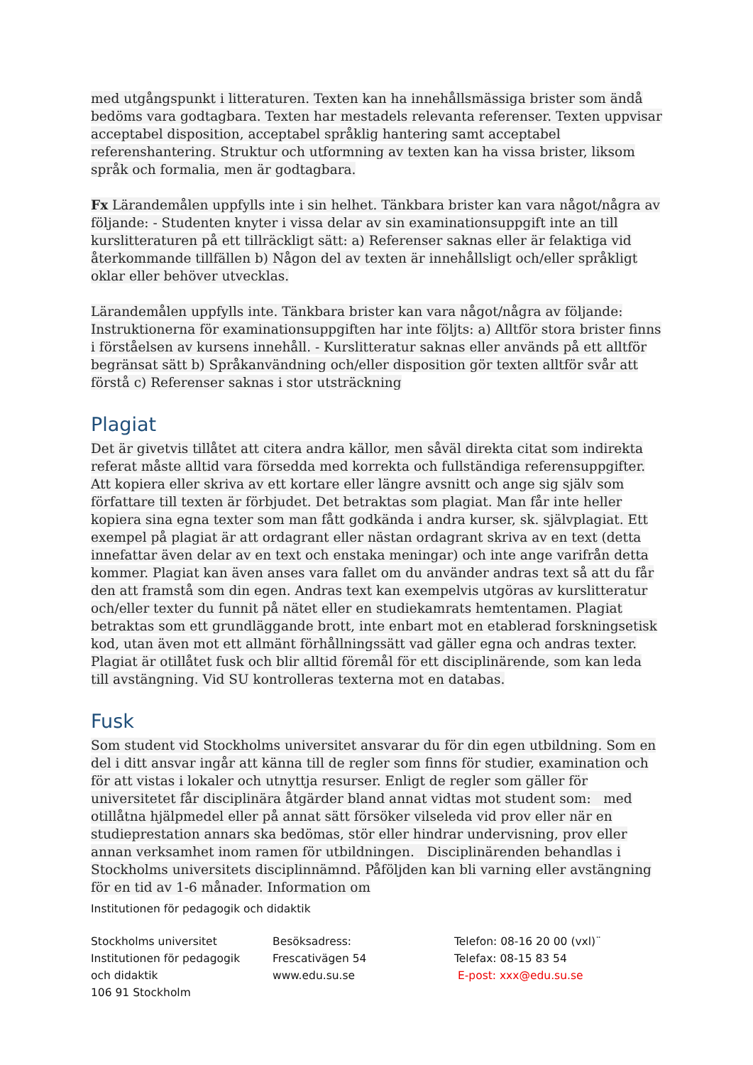med utgångspunkt i litteraturen. Texten kan ha innehållsmässiga brister som ändå bedöms vara godtagbara. Texten har mestadels relevanta referenser. Texten uppvisar acceptabel disposition, acceptabel språklig hantering samt acceptabel referenshantering. Struktur och utformning av texten kan ha vissa brister, liksom språk och formalia, men är godtagbara.
Fx Lärandemålen uppfylls inte i sin helhet. Tänkbara brister kan vara något/några av följande: - Studenten knyter i vissa delar av sin examinationsuppgift inte an till kurslitteraturen på ett tillräckligt sätt: a) Referenser saknas eller är felaktiga vid återkommande tillfällen b) Någon del av texten är innehållsligt och/eller språkligt oklar eller behöver utvecklas.
Lärandemålen uppfylls inte. Tänkbara brister kan vara något/några av följande: Instruktionerna för examinationsuppgiften har inte följts: a) Alltför stora brister finns i förståelsen av kursens innehåll. - Kurslitteratur saknas eller används på ett alltför begränsat sätt b) Språkanvändning och/eller disposition gör texten alltför svår att förstå c) Referenser saknas i stor utsträckning
Plagiat
Det är givetvis tillåtet att citera andra källor, men såväl direkta citat som indirekta referat måste alltid vara försedda med korrekta och fullständiga referensuppgifter. Att kopiera eller skriva av ett kortare eller längre avsnitt och ange sig själv som författare till texten är förbjudet. Det betraktas som plagiat. Man får inte heller kopiera sina egna texter som man fått godkända i andra kurser, sk. självplagiat. Ett exempel på plagiat är att ordagrant eller nästan ordagrant skriva av en text (detta innefattar även delar av en text och enstaka meningar) och inte ange varifrån detta kommer. Plagiat kan även anses vara fallet om du använder andras text så att du får den att framstå som din egen. Andras text kan exempelvis utgöras av kurslitteratur och/eller texter du funnit på nätet eller en studiekamrats hemtentamen. Plagiat betraktas som ett grundläggande brott, inte enbart mot en etablerad forskningsetisk kod, utan även mot ett allmänt förhållningssätt vad gäller egna och andras texter. Plagiat är otillåtet fusk och blir alltid föremål för ett disciplinärende, som kan leda till avstängning. Vid SU kontrolleras texterna mot en databas.
Fusk
Som student vid Stockholms universitet ansvarar du för din egen utbildning. Som en del i ditt ansvar ingår att känna till de regler som finns för studier, examination och för att vistas i lokaler och utnyttja resurser. Enligt de regler som gäller för universitetet får disciplinära åtgärder bland annat vidtas mot student som: med otillåtna hjälpmedel eller på annat sätt försöker vilseleda vid prov eller när en studieprestation annars ska bedömas, stör eller hindrar undervisning, prov eller annan verksamhet inom ramen för utbildningen. Disciplinärenden behandlas i Stockholms universitets disciplinnämnd. Påföljden kan bli varning eller avstängning för en tid av 1-6 månader. Information om
Institutionen för pedagogik och didaktik
Stockholms universitet
Institutionen för pedagogik
och didaktik
106 91 Stockholm
Besöksadress:
Frescativägen 54
www.edu.su.se
Telefon: 08-16 20 00 (vxl)¨
Telefax: 08-15 83 54
E-post: xxx@edu.su.se